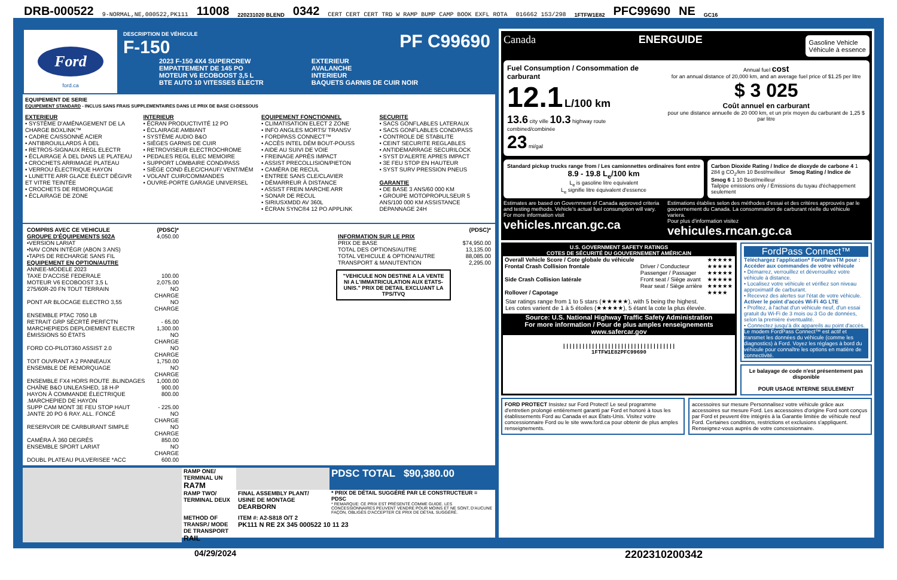DRB-000522 9-NORMAL,NE,000522,PK111 11008 220231020 BLEND 0342 CERT CERT CERT TRD W RAMP BUMP CAMP BOOK EXFL ROTA 016662 153/298 1FTFW1E82 PFC99690 NE GC16
Ford
ford.ca
DESCRIPTION DE VÉHICULE PF C99690
F-150
2023 F-150 4X4 SUPERCREW
EMPATTEMENT DE 145 PO
MOTEUR V6 ECOBOOST 3,5 L
BTE AUTO 10 VITESSES ÉLECTR
EXTERIEUR
AVALANCHE
INTERIEUR
BAQUETS GARNIS DE CUIR NOIR
EQUIPEMENT DE SERIE
EQUIPEMENT STANDARD - INCLUS SANS FRAIS SUPPLEMENTAIRES DANS LE PRIX DE BASE CI-DESSOUS
EXTERIEUR
• SYSTÈME D'AMÉNAGEMENT DE LA CHARGE BOXLINK™
• CADRE CAISSONNÉ ACIER
• ANTIBROUILLARDS À DEL
• RETROS-SIGNAUX REGL ELECTR
• ÉCLAIRAGE À DEL DANS LE PLATEAU
• CROCHETS ARRIMAGE PLATEAU
• VERROU ÉLECTRIQUE HAYON
• LUNETTE ARR GLACE ÉLECT DÉGIVR ET VITRE TEINTÉE
• CROCHETS DE REMORQUAGE
• ÉCLAIRAGE DE ZONE
INTERIEUR
• ÉCRAN PRODUCTIVITÉ 12 PO
• ÉCLAIRAGE AMBIANT
• SYSTÈME AUDIO B&O
• SIÈGES GARNIS DE CUIR
• RETROVISEUR ELECTROCHROME
• PEDALES REGL ELEC MEMOIRE
• SUPPORT LOMBAIRE COND/PASS
• SIÈGE COND ÉLEC/CHAUF/ VENT/MÉM
• VOLANT CUIR/COMMANDES
• OUVRE-PORTE GARAGE UNIVERSEL
EQUIPEMENT FONCTIONNEL
• CLIMATISATION ELECT 2 ZONE
• INFO ANGLES MORTS/ TRANSV
• FORDPASS CONNECT™
• ACCÈS INTEL DÉM BOUT-POUSS
• AIDE AU SUIVI DE VOIE
• FREINAGE APRÈS IMPACT
• ASSIST PRECOLLISION/PIETON
• CAMÉRA DE RECUL
• ENTREE SANS CLE/CLAVIER
• DÉMARREUR À DISTANCE
• ASSIST FREIN MARCHE ARR
• SONAR DE RECUL
• SIRIUSXMDD AV 360L
• ÉCRAN SYNC®4 12 PO APPLINK
SECURITE
• SACS GONFLABLES LATERAUX
• SACS GONFLABLES COND/PASS
• CONTROLE DE STABILITE
• CEINT SECURITE REGLABLES
• ANTIDEMARRAGE SECURILOCK
• SYST D'ALERTE APRES IMPACT
• 3E FEU STOP EN HAUTEUR
• SYST SURV PRESSION PNEUS
GARANTIE
• DE BASE 3 ANS/60 000 KM
• GROUPE MOTOPROPULSEUR 5 ANS/100 000 KM ASSISTANCE DEPANNAGE 24H
| COMPRIS AVEC CE VEHICULE | (PDSC)* |
| --- | --- |
| GROUPE D'ÉQUIPEMENTS 502A | 4,050.00 |
| •VERSION LARIAT •NAV CONN INTÉGR (ABON 3 ANS) •TAPIS DE RECHARGE SANS FIL | |
| EQUIPEMENT EN OPTION/AUTRE | |
| ANNEE-MODELE 2023 | |
| TAXE D'ACCISE FEDERALE | 100.00 |
| MOTEUR V6 ECOBOOST 3,5 L | 2,075.00 |
| 275/60R-20 FN TOUT TERRAIN | NO CHARGE |
| PONT AR BLOCAGE ELECTRO 3,55 | NO CHARGE |
| ENSEMBLE PTAC 7050 LB | |
| RETRAIT GRP SÉCRTÉ PERFCTN | - 65.00 |
| MARCHEPIEDS DEPLOIEMENT ELECTR | 1,300.00 |
| ÉMISSIONS 50 ÉTATS | NO CHARGE |
| FORD CO-PILOT360 ASSIST 2.0 | NO CHARGE |
| TOIT OUVRANT A 2 PANNEAUX | 1,750.00 |
| ENSEMBLE DE REMORQUAGE | NO CHARGE |
| ENSEMBLE FX4 HORS ROUTE .BLINDAGES | 1,000.00 |
| CHAÎNE B&O UNLEASHED, 18 H-P | 900.00 |
| HAYON À COMMANDE ÉLECTRIQUE .MARCHEPIED DE HAYON | 800.00 |
| SUPP CAM MONT 3E FEU STOP HAUT | - 225.00 |
| JANTE 20 PO 6 RAY. ALL. FONCÉ | NO CHARGE |
| RESERVOIR DE CARBURANT SIMPLE | NO CHARGE |
| CAMÉRA À 360 DEGRÉS | 850.00 |
| ENSEMBLE SPORT LARIAT | NO CHARGE |
| DOUBL PLATEAU PULVERISEE *ACC | 600.00 |
| | (PDSC)* |
| --- | --- |
| INFORMATION SUR LE PRIX | |
| PRIX DE BASE | $74,950.00 |
| TOTAL DES OPTIONS/AUTRE | 13,135.00 |
| TOTAL VEHICULE & OPTION/AUTRE | 88,085.00 |
| TRANSPORT & MANUTENTION | 2,295.00 |
"VEHICULE NON DESTINE A LA VENTE NI A L'IMMATRICULATION AUX ETATS-UNIS." PRIX DE DETAIL EXCLUANT LA TPS/TVQ
| | RAMP ONE/ TERMINAL UN RA7M | | PDSC TOTAL $90,380.00 |
| | RAMP TWO/ TERMINAL DEUX | FINAL ASSEMBLY PLANT/ USINE DE MONTAGE DEARBORN | * PRIX DE DÉTAIL SUGGÉRÉ PAR LE CONSTRUCTEUR = PDSC * REMARQUE: CE PRIX EST PRÉSENTÉ COMME GUIDE. LES CONCESSIONNAIRES PEUVENT VENDRE POUR MOINS ET NE SONT, D'AUCUNE FAÇON, OBLIGÉS D'ACCEPTER CE PRIX DE DÉTAIL SUGGÉRÉ. |
| | METHOD OF TRANSP./ MODE DE TRANSPORT RAIL | ITEM #: A2-S818 O/T 2 PK111 N RE 2X 345 000522 10 11 23 | |
Canada ENERGUIDE Gasoline Vehicle
Véhicule à essence
Fuel Consumption / Consommation de carburant
12.1 L/100 km
13.6 city ville 10.3 highway route
combined/combinée
23 mi/gal
Annual fuel cost
for an annual distance of 20,000 km, and an average fuel price of $1.25 per litre
$ 3 025
Coût annuel en carburant
pour une distance annuelle de 20 000 km, et un prix moyen du carburant de 1,25 $ par litre
Standard pickup trucks range from / Les camionnettes ordinaires font entre
8.9 - 19.8 L<sub>e</sub>/100 km
L<sub>e</sub> is gasoline litre equivalent
L<sub>e</sub> signifie litre équivalent d'essence
Carbon Dioxide Rating / Indice de dioxyde de carbone 4 1 284 g CO<sub>2</sub>/km 10 Best/meilleur Smog Rating / Indice de Smog 6 1 10 Best/meilleur
Tailpipe emissions only / Émissions du tuyau d'échappement seulement
Estimates are based on Government of Canada approved criteria and testing methods. Vehicle's actual fuel consumption will vary.
For more information visit
vehicles.nrcan.gc.ca
Estimations établies selon des méthodes d'essai et des critères approuvés par le gouvernement du Canada. La consommation de carburant réelle du véhicule variera.
Pour plus d'information visitez
vehicules.rncan.gc.ca
U.S. GOVERNMENT SAFETY RATINGS
COTES DE SÉCURITÉ DU GOUVERNEMENT AMÉRICAIN
| Overall Vehicle Score / Cote globale du véhicule | | ★★★★★ |
| Frontal Crash Collision frontale | Driver / Conducteur Passenger / Passager | ★★★★★ ★★★★★ |
| Side Crash Collision latérale | Front seat / Siège avant Rear seat / Siège arrière | ★★★★★ ★★★★★ |
| Rollover / Capotage | | ★★★★ |
Star ratings range from 1 to 5 stars (★★★★★), with 5 being the highest.
Les cotes varient de 1 à 5 étoiles (★★★★★), 5 étant la cote la plus élevée.
Source: U.S. National Highway Traffic Safety Administration
For more information / Pour de plus amples renseignements
www.safercar.gov
|||||||||||||||||||||||||||||||||||
1FTFW1E82PFC99690
FordPass Connect™
Téléchargez l'application* FordPassTM pour :
Accéder aux commandes de votre véhicule
• Démarrez, verrouillez et déverrouillez votre véhicule à distance.
• Localisez votre véhicule et vérifiez son niveau approximatif de carburant.
• Recevez des alertes sur l'état de votre véhicule.
Activer le point d'accès Wi-Fi 4G LTE
• Profitez, à l'achat d'un véhicule neuf, d'un essai gratuit du Wi-Fi de 3 mois ou 3 Go de données, selon la première éventualité.
• Connectez jusqu'à dix appareils au point d'accès.
Le modem FordPass Connect™ est actif et transmet les données du véhicule (comme les diagnostics) à Ford. Voyez les réglages à bord du véhicule pour connaître les options en matière de connectivité.
Le balayage de code n'est présentement pas disponible
POUR USAGE INTERNE SEULEMENT
FORD PROTECT Insistez sur Ford Protect! Le seul programme d'entretien prolongé entièrement garanti par Ford et honoré à tous les établissements Ford au Canada et aux États-Unis. Visitez votre concessionnaire Ford ou le site www.ford.ca pour obtenir de plus amples renseignements.
accessoires sur mesure Personnalisez votre véhicule grâce aux accessoires sur mesure Ford. Les accessoires d'origine Ford sont conçus par Ford et peuvent être intégrés à la Garantie limitée de véhicule neuf Ford. Certaines conditions, restrictions et exclusions s'appliquent. Renseignez-vous auprès de votre concessionnaire.
04/29/2024 2202310200342